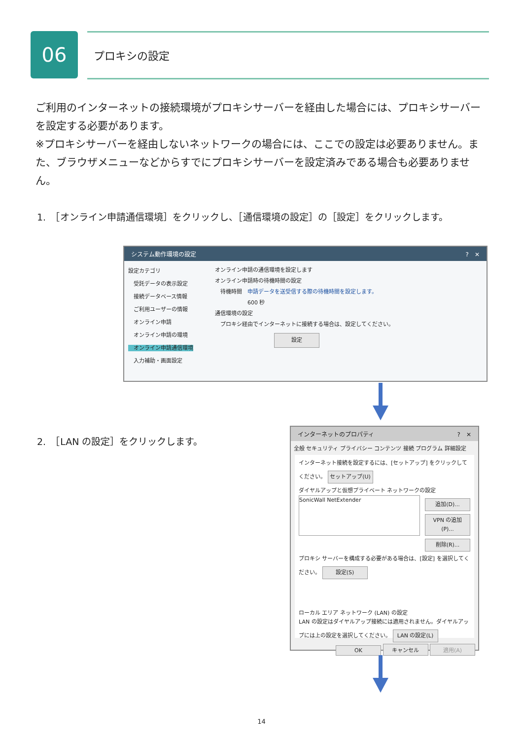06 プロキシの設定
ご利用のインターネットの接続環境がプロキシサーバーを経由した場合には、プロキシサーバーを設定する必要があります。
※プロキシサーバーを経由しないネットワークの場合には、ここでの設定は必要ありません。また、ブラウザメニューなどからすでにプロキシサーバーを設定済みである場合も必要ありません。
1.　［オンライン申請通信環境］をクリックし、［通信環境の設定］の［設定］をクリックします。
システム動作環境の設定 ?　✕
設定カテゴリ
　受託データの表示設定
　接続データベース情報
　ご利用ユーザーの情報
　オンライン申請
　オンライン申請の環境
　オンライン申請通信環境
　入力補助・画面設定
オンライン申請の通信環境を設定します
オンライン申請時の待機時間の設定
　待機時間　申請データを送受信する際の待機時間を設定します。
　　　　　　600 秒
通信環境の設定
　プロキシ経由でインターネットに接続する場合は、設定してください。 設定
2.　［LAN の設定］をクリックします。
インターネットのプロパティ ?　✕
全般 セキュリティ プライバシー コンテンツ 接続 プログラム 詳細設定
インターネット接続を設定するには、[セットアップ] をクリックしてください。 セットアップ(U)
ダイヤルアップと仮想プライベート ネットワークの設定
SonicWall NetExtender
追加(D)...
VPN の追加(P)...
削除(R)...
プロキシ サーバーを構成する必要がある場合は、[設定] を選択してください。 設定(S)
ローカル エリア ネットワーク (LAN) の設定
LAN の設定はダイヤルアップ接続には適用されません。ダイヤルアップには上の設定を選択してください。 LAN の設定(L)
OK キャンセル 適用(A)
14